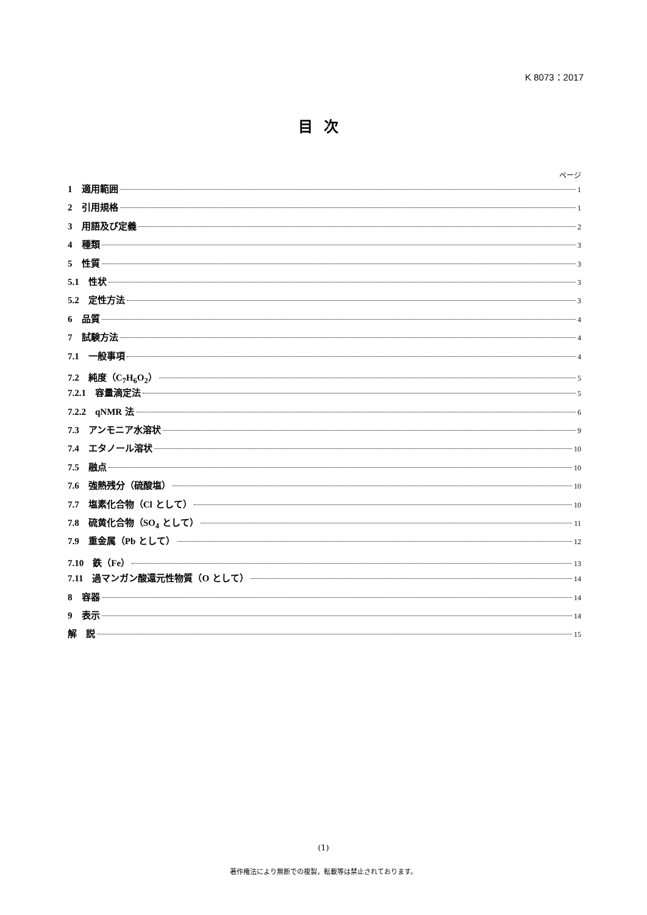K 8073：2017
目次
ページ
1　適用範囲 1
2　引用規格 1
3　用語及び定義 2
4　種類 3
5　性質 3
5.1　性状 3
5.2　定性方法 3
6　品質 4
7　試験方法 4
7.1　一般事項 4
7.2　純度（C<sub>7</sub>H<sub>6</sub>O<sub>2</sub>） 5
7.2.1　容量滴定法 5
7.2.2　qNMR 法 6
7.3　アンモニア水溶状 9
7.4　エタノール溶状 10
7.5　融点 10
7.6　強熱残分（硫酸塩） 10
7.7　塩素化合物（Cl として） 10
7.8　硫黄化合物（SO<sub>4</sub> として） 11
7.9　重金属（Pb として） 12
7.10　鉄（Fe） 13
7.11　過マンガン酸還元性物質（O として） 14
8　容器 14
9　表示 14
解　説 15
(1)
著作権法により無断での複製，転載等は禁止されております。